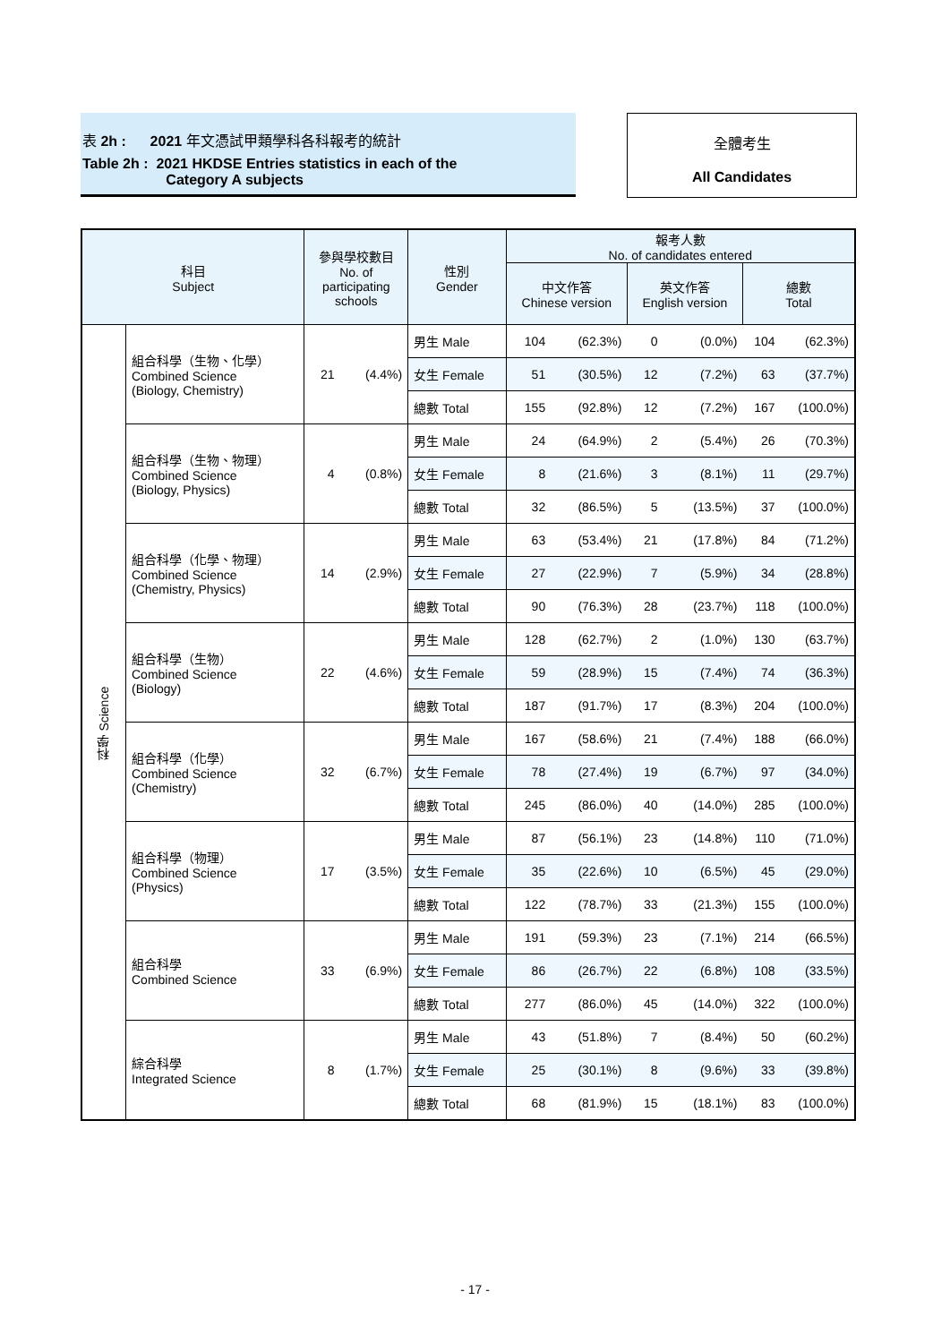表 2h : 2021 年文憑試甲類學科各科報考的統計
Table 2h : 2021 HKDSE Entries statistics in each of the
Category A subjects
全體考生
All Candidates
| 科目 Subject | | 參與學校數目 No. of participating schools | | 性別 Gender | 報考人數 No. of candidates entered | | | | | |
| --- | --- | --- | --- | --- | --- | --- | --- | --- | --- | --- |
| | | | | | 中文作答 Chinese version | | 英文作答 English version | | 總數 Total | |
| 科學 Science | 組合科學（生物、化學） Combined Science (Biology, Chemistry) | 21 | (4.4%) | 男生 Male | 104 | (62.3%) | 0 | (0.0%) | 104 | (62.3%) |
| | | | | 女生 Female | 51 | (30.5%) | 12 | (7.2%) | 63 | (37.7%) |
| | | | | 總數 Total | 155 | (92.8%) | 12 | (7.2%) | 167 | (100.0%) |
| | 組合科學（生物、物理） Combined Science (Biology, Physics) | 4 | (0.8%) | 男生 Male | 24 | (64.9%) | 2 | (5.4%) | 26 | (70.3%) |
| | | | | 女生 Female | 8 | (21.6%) | 3 | (8.1%) | 11 | (29.7%) |
| | | | | 總數 Total | 32 | (86.5%) | 5 | (13.5%) | 37 | (100.0%) |
| | 組合科學（化學、物理） Combined Science (Chemistry, Physics) | 14 | (2.9%) | 男生 Male | 63 | (53.4%) | 21 | (17.8%) | 84 | (71.2%) |
| | | | | 女生 Female | 27 | (22.9%) | 7 | (5.9%) | 34 | (28.8%) |
| | | | | 總數 Total | 90 | (76.3%) | 28 | (23.7%) | 118 | (100.0%) |
| | 組合科學（生物） Combined Science (Biology) | 22 | (4.6%) | 男生 Male | 128 | (62.7%) | 2 | (1.0%) | 130 | (63.7%) |
| | | | | 女生 Female | 59 | (28.9%) | 15 | (7.4%) | 74 | (36.3%) |
| | | | | 總數 Total | 187 | (91.7%) | 17 | (8.3%) | 204 | (100.0%) |
| | 組合科學（化學） Combined Science (Chemistry) | 32 | (6.7%) | 男生 Male | 167 | (58.6%) | 21 | (7.4%) | 188 | (66.0%) |
| | | | | 女生 Female | 78 | (27.4%) | 19 | (6.7%) | 97 | (34.0%) |
| | | | | 總數 Total | 245 | (86.0%) | 40 | (14.0%) | 285 | (100.0%) |
| | 組合科學（物理） Combined Science (Physics) | 17 | (3.5%) | 男生 Male | 87 | (56.1%) | 23 | (14.8%) | 110 | (71.0%) |
| | | | | 女生 Female | 35 | (22.6%) | 10 | (6.5%) | 45 | (29.0%) |
| | | | | 總數 Total | 122 | (78.7%) | 33 | (21.3%) | 155 | (100.0%) |
| | 組合科學 Combined Science | 33 | (6.9%) | 男生 Male | 191 | (59.3%) | 23 | (7.1%) | 214 | (66.5%) |
| | | | | 女生 Female | 86 | (26.7%) | 22 | (6.8%) | 108 | (33.5%) |
| | | | | 總數 Total | 277 | (86.0%) | 45 | (14.0%) | 322 | (100.0%) |
| | 綜合科學 Integrated Science | 8 | (1.7%) | 男生 Male | 43 | (51.8%) | 7 | (8.4%) | 50 | (60.2%) |
| | | | | 女生 Female | 25 | (30.1%) | 8 | (9.6%) | 33 | (39.8%) |
| | | | | 總數 Total | 68 | (81.9%) | 15 | (18.1%) | 83 | (100.0%) |
- 17 -